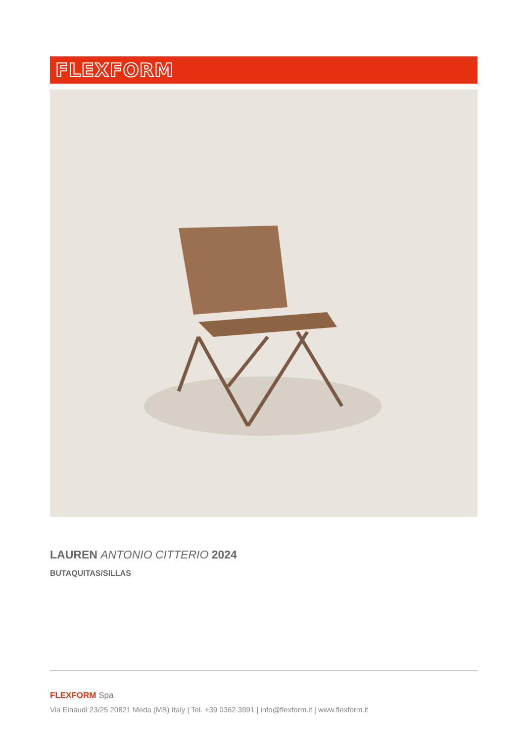FLEXFORM
LAUREN ANTONIO CITTERIO 2024
BUTAQUITAS/SILLAS
FLEXFORM Spa
Via Einaudi 23/25 20821 Meda (MB) Italy | Tel. +39 0362 3991 | info@flexform.it | www.flexform.it